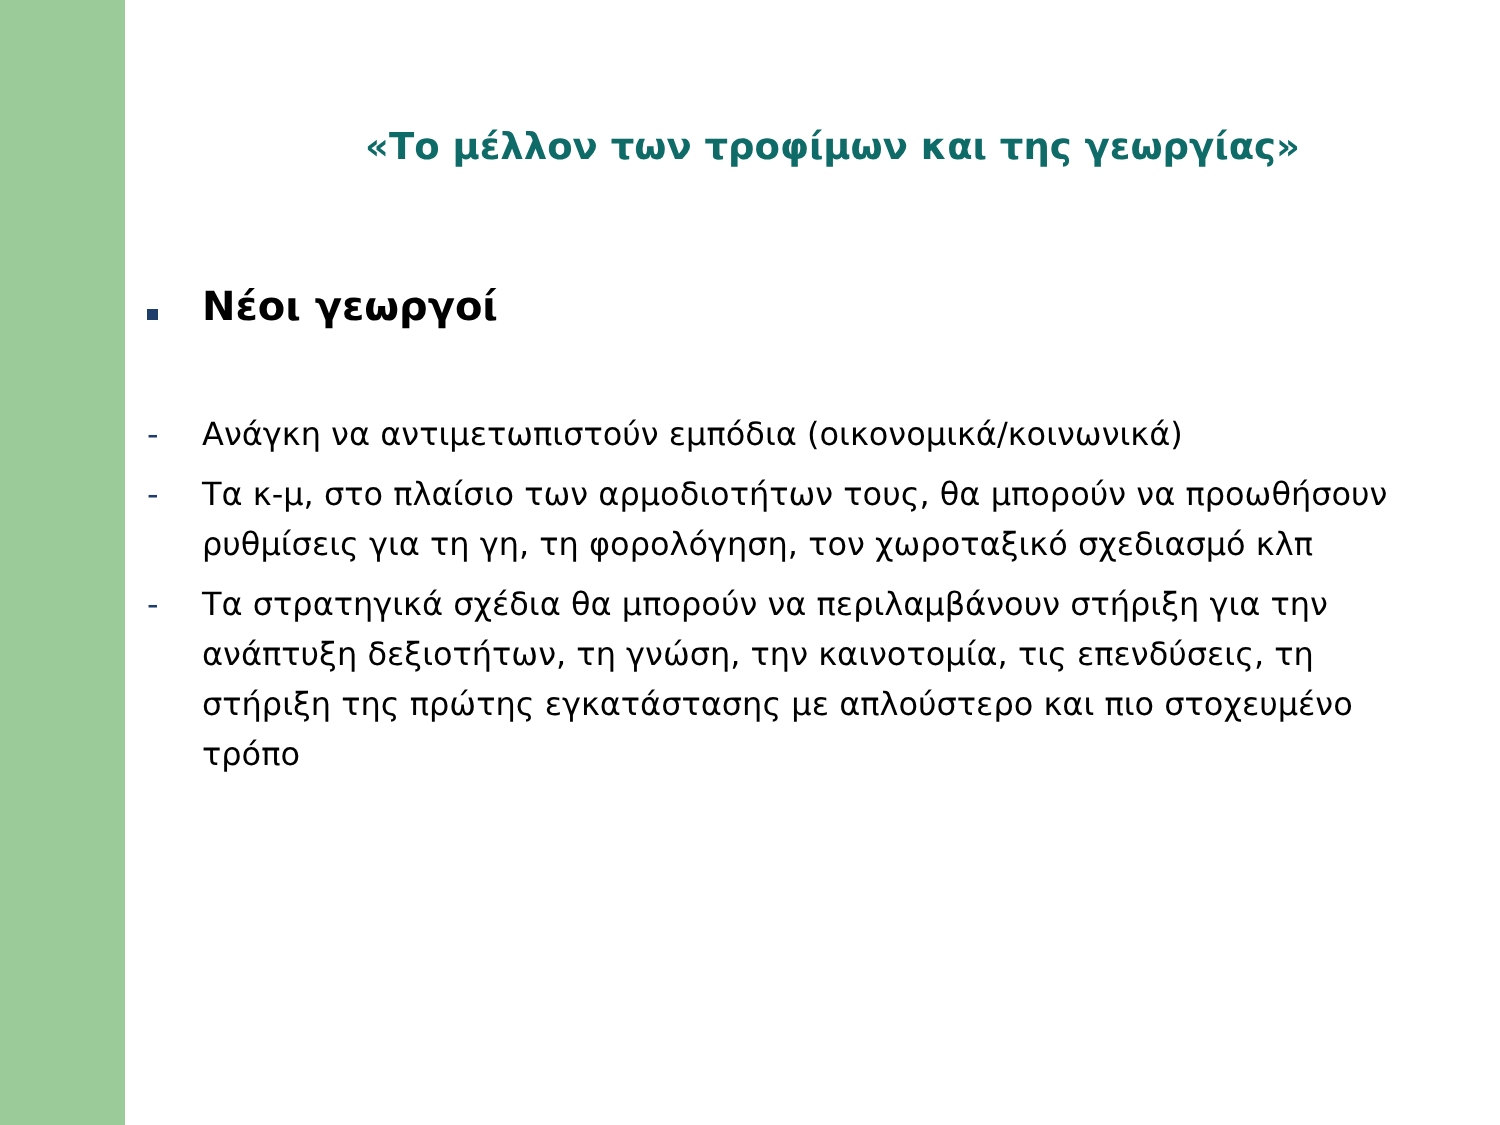«Το μέλλον των τροφίμων και της γεωργίας»
Νέοι γεωργοί
- Ανάγκη να αντιμετωπιστούν εμπόδια (οικονομικά/κοινωνικά)
- Τα κ-μ, στο πλαίσιο των αρμοδιοτήτων τους, θα μπορούν να προωθήσουν ρυθμίσεις για τη γη, τη φορολόγηση, τον χωροταξικό σχεδιασμό κλπ
- Τα στρατηγικά σχέδια θα μπορούν να περιλαμβάνουν στήριξη για την ανάπτυξη δεξιοτήτων, τη γνώση, την καινοτομία, τις επενδύσεις, τη στήριξη της πρώτης εγκατάστασης με απλούστερο και πιο στοχευμένο τρόπο